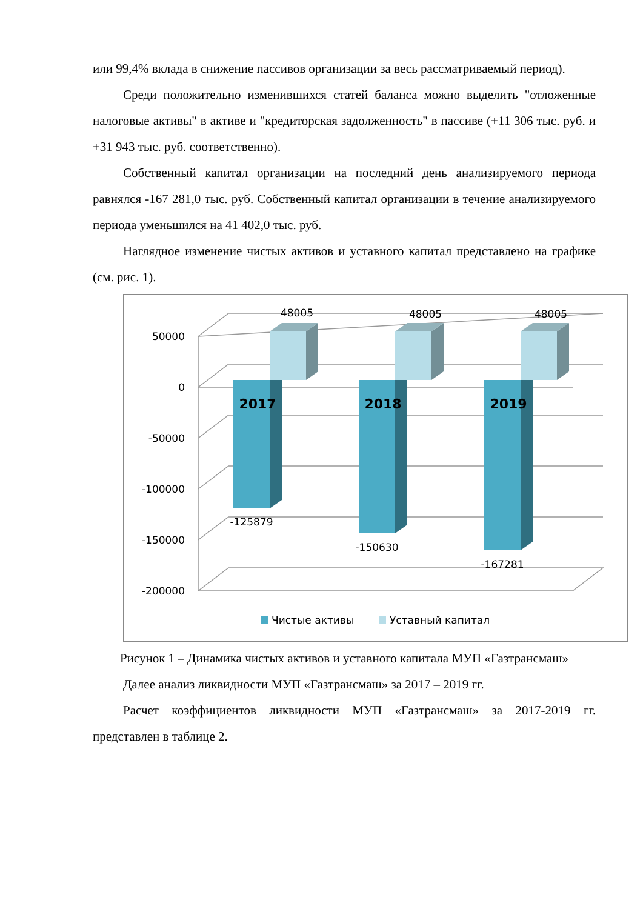или 99,4% вклада в снижение пассивов организации за весь рассматриваемый период).
Среди положительно изменившихся статей баланса можно выделить "отложенные налоговые активы" в активе и "кредиторская задолженность" в пассиве (+11 306 тыс. руб. и +31 943 тыс. руб. соответственно).
Собственный капитал организации на последний день анализируемого периода равнялся -167 281,0 тыс. руб. Собственный капитал организации в течение анализируемого периода уменьшился на 41 402,0 тыс. руб.
Наглядное изменение чистых активов и уставного капитал представлено на графике (см. рис. 1).
50000
0
-50000
-100000
-150000
-200000
2017
-125879
48005
2018
-150630
48005
2019
-167281
48005
Чистые активы
Уставный капитал
Рисунок 1 – Динамика чистых активов и уставного капитала МУП «Газтрансмаш»
Далее анализ ликвидности МУП «Газтрансмаш» за 2017 – 2019 гг.
Расчет коэффициентов ликвидности МУП «Газтрансмаш» за 2017-2019 гг. представлен в таблице 2.